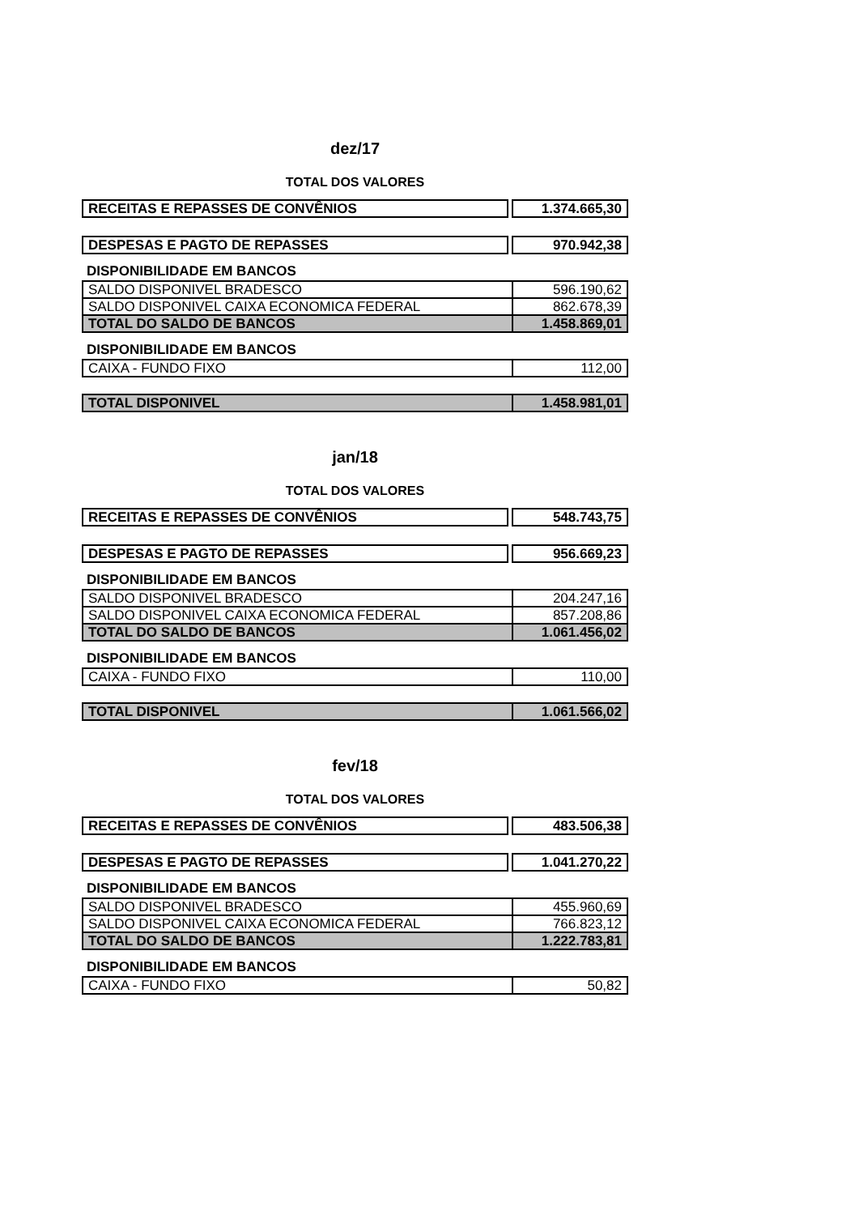dez/17
TOTAL DOS VALORES
| RECEITAS E REPASSES DE CONVÊNIOS | | 1.374.665,30 |
| DESPESAS E PAGTO DE REPASSES | | 970.942,38 |
DISPONIBILIDADE EM BANCOS
| SALDO DISPONIVEL BRADESCO | 596.190,62 |
| SALDO DISPONIVEL CAIXA ECONOMICA FEDERAL | 862.678,39 |
| TOTAL DO SALDO DE BANCOS | 1.458.869,01 |
DISPONIBILIDADE EM BANCOS
| CAIXA - FUNDO FIXO | 112,00 |
| TOTAL DISPONIVEL | 1.458.981,01 |
jan/18
TOTAL DOS VALORES
| RECEITAS E REPASSES DE CONVÊNIOS | | 548.743,75 |
| DESPESAS E PAGTO DE REPASSES | | 956.669,23 |
DISPONIBILIDADE EM BANCOS
| SALDO DISPONIVEL BRADESCO | 204.247,16 |
| SALDO DISPONIVEL CAIXA ECONOMICA FEDERAL | 857.208,86 |
| TOTAL DO SALDO DE BANCOS | 1.061.456,02 |
DISPONIBILIDADE EM BANCOS
| CAIXA - FUNDO FIXO | 110,00 |
| TOTAL DISPONIVEL | 1.061.566,02 |
fev/18
TOTAL DOS VALORES
| RECEITAS E REPASSES DE CONVÊNIOS | | 483.506,38 |
| DESPESAS E PAGTO DE REPASSES | | 1.041.270,22 |
DISPONIBILIDADE EM BANCOS
| SALDO DISPONIVEL BRADESCO | 455.960,69 |
| SALDO DISPONIVEL CAIXA ECONOMICA FEDERAL | 766.823,12 |
| TOTAL DO SALDO DE BANCOS | 1.222.783,81 |
DISPONIBILIDADE EM BANCOS
| CAIXA - FUNDO FIXO | 50,82 |